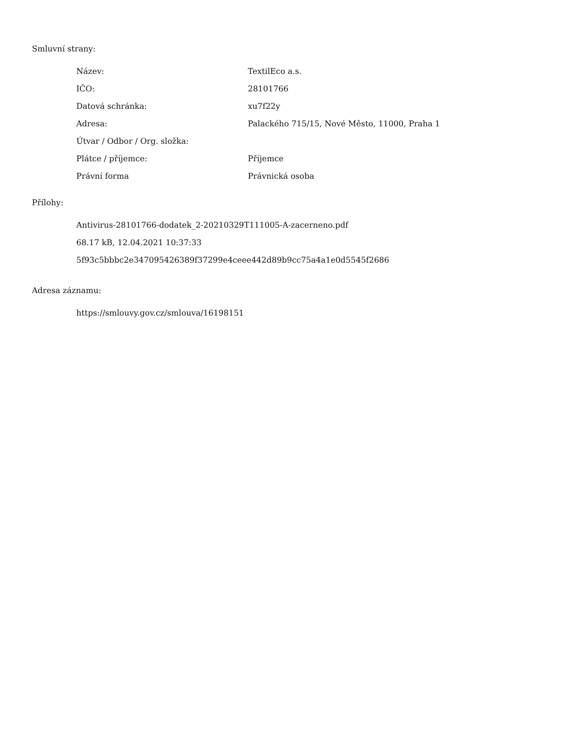Smluvní strany:
| Název: | TextilEco a.s. |
| IČO: | 28101766 |
| Datová schránka: | xu7f22y |
| Adresa: | Palackého 715/15, Nové Město, 11000, Praha 1 |
| Útvar / Odbor / Org. složka: | |
| Plátce / příjemce: | Příjemce |
| Právní forma | Právnická osoba |
Přílohy:
Antivirus-28101766-dodatek_2-20210329T111005-A-zacerneno.pdf
68.17 kB, 12.04.2021 10:37:33
5f93c5bbbc2e347095426389f37299e4ceee442d89b9cc75a4a1e0d5545f2686
Adresa záznamu:
https://smlouvy.gov.cz/smlouva/16198151